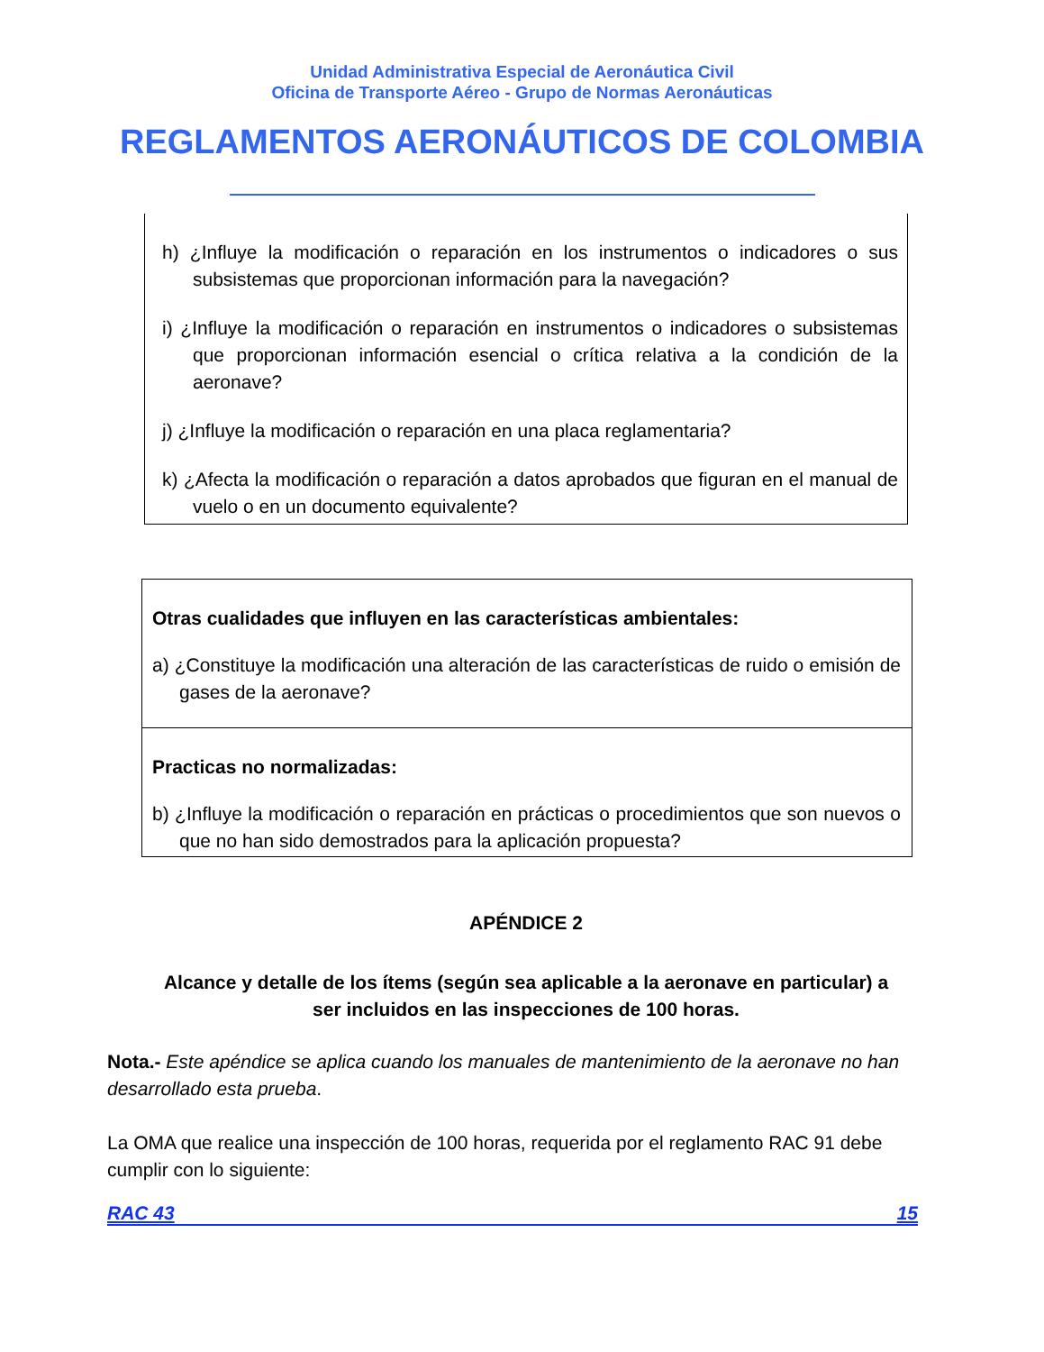Unidad Administrativa Especial de Aeronáutica Civil
Oficina de Transporte Aéreo - Grupo de Normas Aeronáuticas
REGLAMENTOS AERONÁUTICOS DE COLOMBIA
h) ¿Influye la modificación o reparación en los instrumentos o indicadores o sus subsistemas que proporcionan información para la navegación?
i) ¿Influye la modificación o reparación en instrumentos o indicadores o subsistemas que proporcionan información esencial o crítica relativa a la condición de la aeronave?
j) ¿Influye la modificación o reparación en una placa reglamentaria?
k) ¿Afecta la modificación o reparación a datos aprobados que figuran en el manual de vuelo o en un documento equivalente?
| Otras cualidades que influyen en las características ambientales: a) ¿Constituye la modificación una alteración de las características de ruido o emisión de gases de la aeronave? |
| Practicas no normalizadas: b) ¿Influye la modificación o reparación en prácticas o procedimientos que son nuevos o que no han sido demostrados para la aplicación propuesta? |
APÉNDICE 2
Alcance y detalle de los ítems (según sea aplicable a la aeronave en particular) a ser incluidos en las inspecciones de 100 horas.
Nota.- Este apéndice se aplica cuando los manuales de mantenimiento de la aeronave no han desarrollado esta prueba.
La OMA que realice una inspección de 100 horas, requerida por el reglamento RAC 91 debe cumplir con lo siguiente:
RAC 43 15